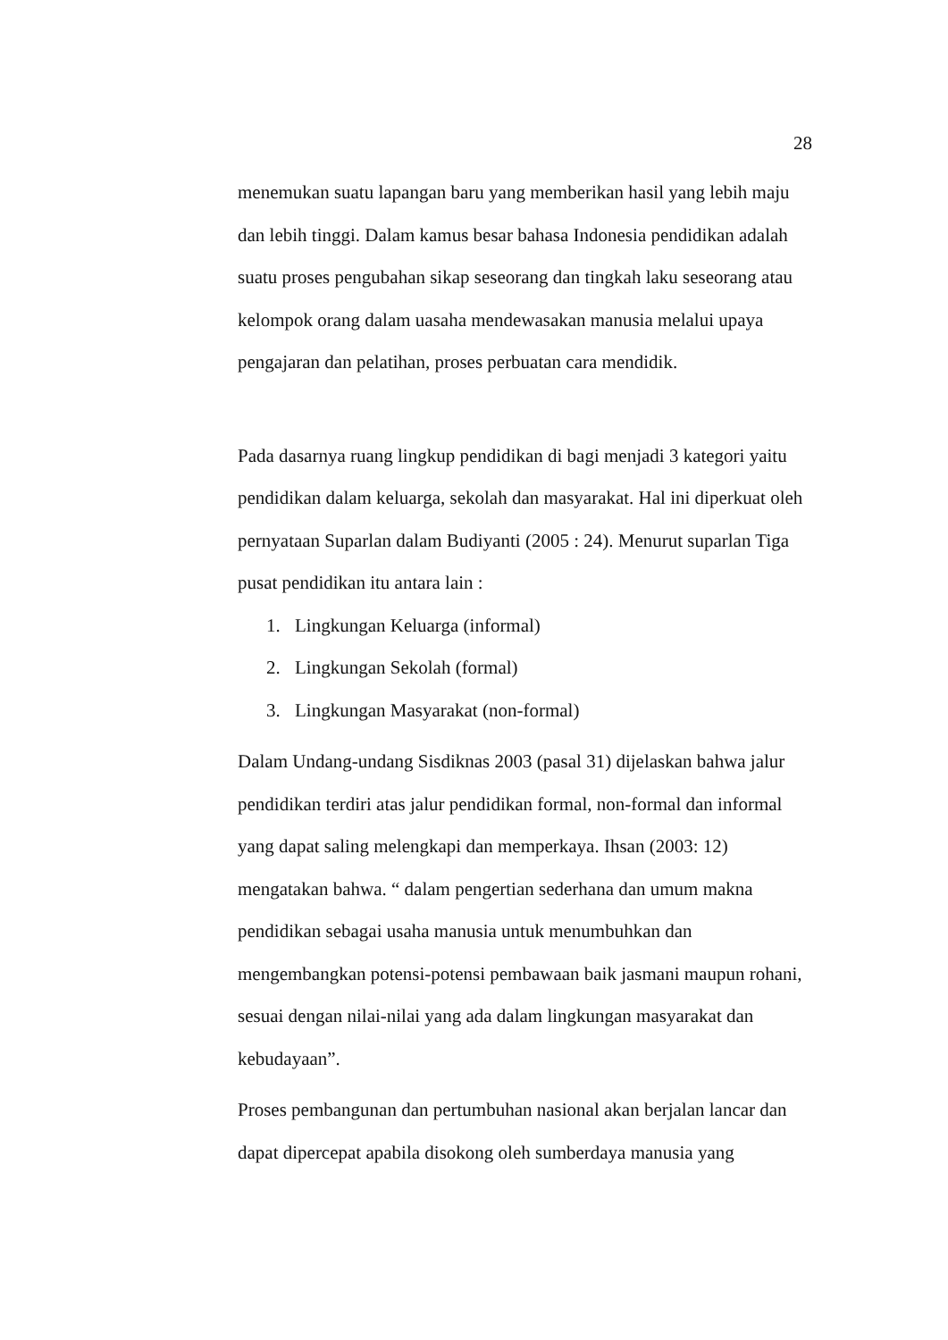28
menemukan suatu lapangan baru yang memberikan hasil yang lebih maju dan lebih tinggi. Dalam kamus besar bahasa Indonesia pendidikan adalah suatu proses pengubahan sikap seseorang dan tingkah laku seseorang atau kelompok orang dalam uasaha mendewasakan manusia melalui upaya pengajaran dan pelatihan, proses perbuatan cara mendidik.
Pada dasarnya ruang lingkup pendidikan di bagi menjadi 3 kategori yaitu pendidikan dalam keluarga, sekolah dan masyarakat. Hal ini diperkuat oleh pernyataan Suparlan dalam Budiyanti (2005 : 24). Menurut suparlan Tiga pusat pendidikan itu antara lain :
1. Lingkungan Keluarga (informal)
2. Lingkungan Sekolah (formal)
3. Lingkungan Masyarakat (non-formal)
Dalam Undang-undang Sisdiknas 2003 (pasal 31) dijelaskan bahwa jalur pendidikan terdiri atas jalur pendidikan formal, non-formal dan informal yang dapat saling melengkapi dan memperkaya. Ihsan (2003: 12) mengatakan bahwa. “ dalam pengertian sederhana dan umum makna pendidikan sebagai usaha manusia untuk menumbuhkan dan mengembangkan potensi-potensi pembawaan baik jasmani maupun rohani, sesuai dengan nilai-nilai yang ada dalam lingkungan masyarakat dan kebudayaan”.
Proses pembangunan dan pertumbuhan nasional akan berjalan lancar dan dapat dipercepat apabila disokong oleh sumberdaya manusia yang